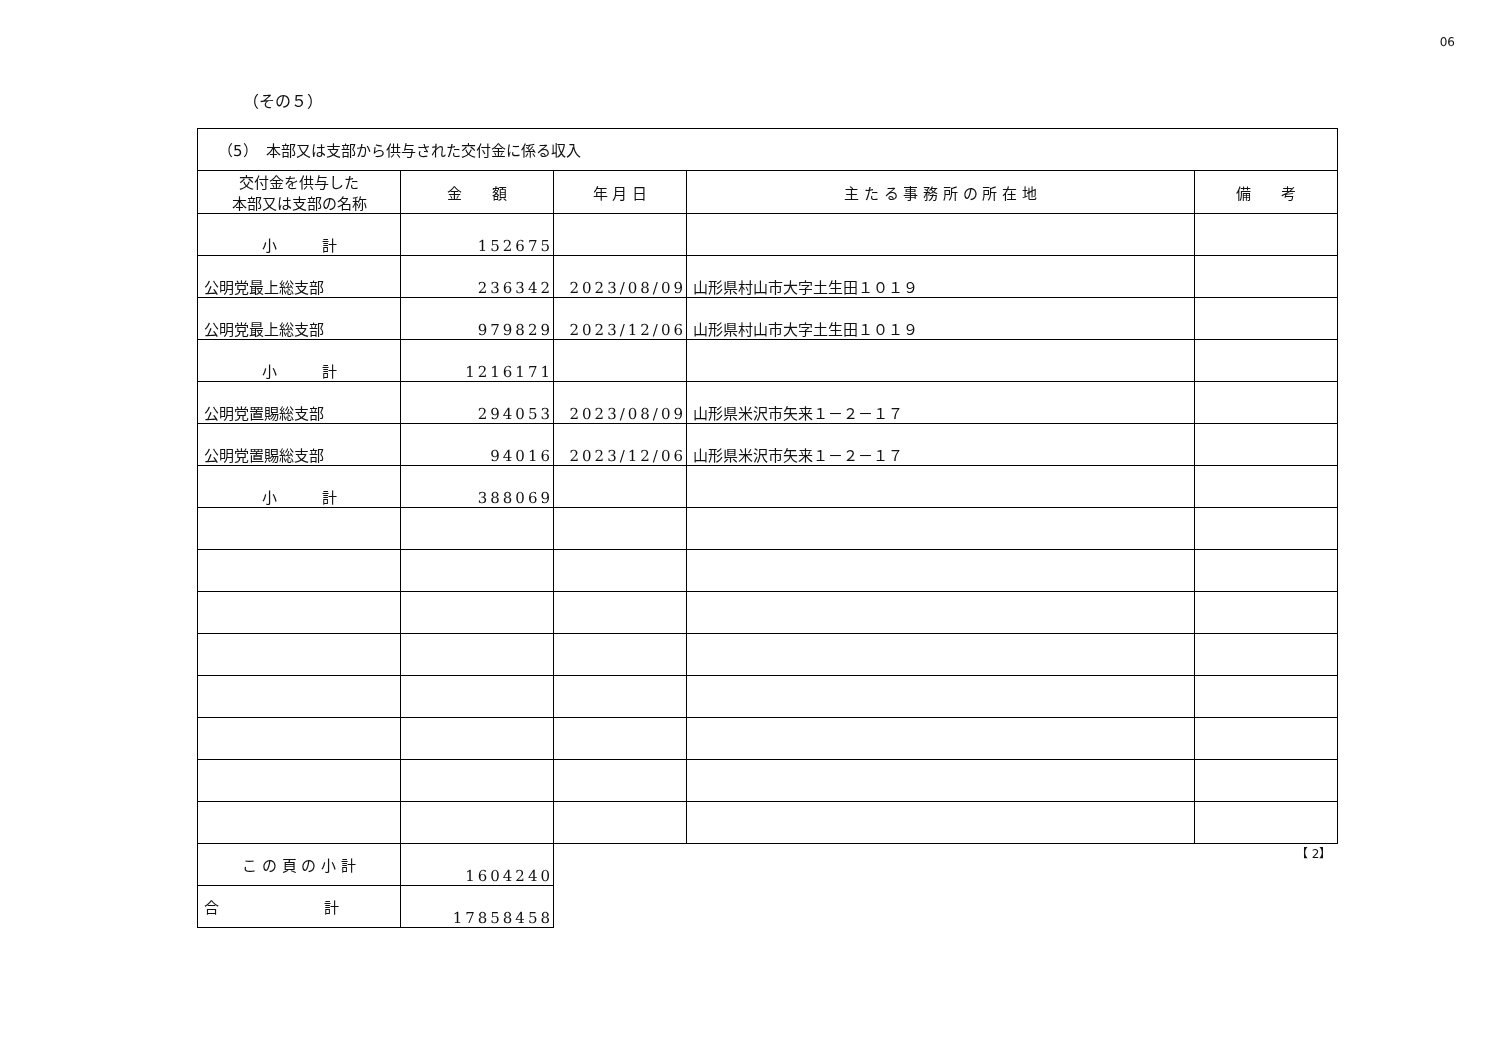06
（その５）
| （5） 本部又は支部から供与された交付金に係る収入 | | | | |
| 交付金を供与した 本部又は支部の名称 | 金 額 | 年 月 日 | 主 た る 事 務 所 の 所 在 地 | 備 考 |
| 小 計 | 152675 | | | |
| 公明党最上総支部 | 236342 | 2023/08/09 | 山形県村山市大字土生田１０１９ | |
| 公明党最上総支部 | 979829 | 2023/12/06 | 山形県村山市大字土生田１０１９ | |
| 小 計 | 1216171 | | | |
| 公明党置賜総支部 | 294053 | 2023/08/09 | 山形県米沢市矢来１－２－１７ | |
| 公明党置賜総支部 | 94016 | 2023/12/06 | 山形県米沢市矢来１－２－１７ | |
| 小 計 | 388069 | | | |
| こ の 頁 の 小 計 | 1604240 | 【 2】 | | |
| 合 計 | 17858458 | | | |